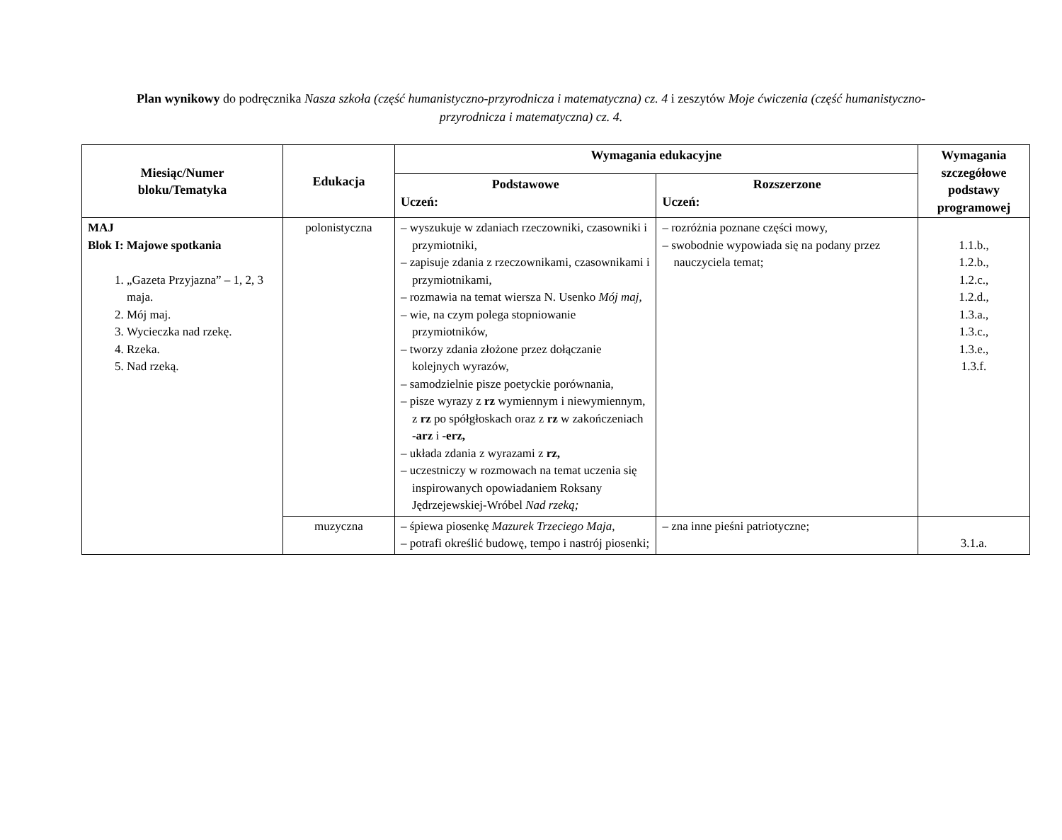Plan wynikowy do podręcznika Nasza szkoła (część humanistyczno-przyrodnicza i matematyczna) cz. 4 i zeszytów Moje ćwiczenia (część humanistyczno-przyrodnicza i matematyczna) cz. 4.
| Miesiąc/Numer bloku/Tematyka | Edukacja | Wymagania edukacyjne | | Wymagania szczegółowe podstawy programowej |
| --- | --- | --- | --- | --- |
| | | Podstawowe Uczeń: | Rozszerzone Uczeń: | |
| MAJ Blok I: Majowe spotkania 1. „Gazeta Przyjazna” – 1, 2, 3 maja. 2. Mój maj. 3. Wycieczka nad rzekę. 4. Rzeka. 5. Nad rzeką. | polonistyczna | – wyszukuje w zdaniach rzeczowniki, czasowniki i przymiotniki, – zapisuje zdania z rzeczownikami, czasownikami i przymiotnikami, – rozmawia na temat wiersza N. Usenko Mój maj, – wie, na czym polega stopniowanie przymiotników, – tworzy zdania złożone przez dołączanie kolejnych wyrazów, – samodzielnie pisze poetyckie porównania, – pisze wyrazy z rz wymiennym i niewymiennym, z rz po spółgłoskach oraz z rz w zakończeniach -arz i -erz, – układa zdania z wyrazami z rz, – uczestniczy w rozmowach na temat uczenia się inspirowanych opowiadaniem Roksany Jędrzejewskiej-Wróbel Nad rzeką; | – rozróżnia poznane części mowy, – swobodnie wypowiada się na podany przez nauczyciela temat; | 1.1.b., 1.2.b., 1.2.c., 1.2.d., 1.3.a., 1.3.c., 1.3.e., 1.3.f. |
| | muzyczna | – śpiewa piosenkę Mazurek Trzeciego Maja, – potrafi określić budowę, tempo i nastrój piosenki; | – zna inne pieśni patriotyczne; | 3.1.a. |